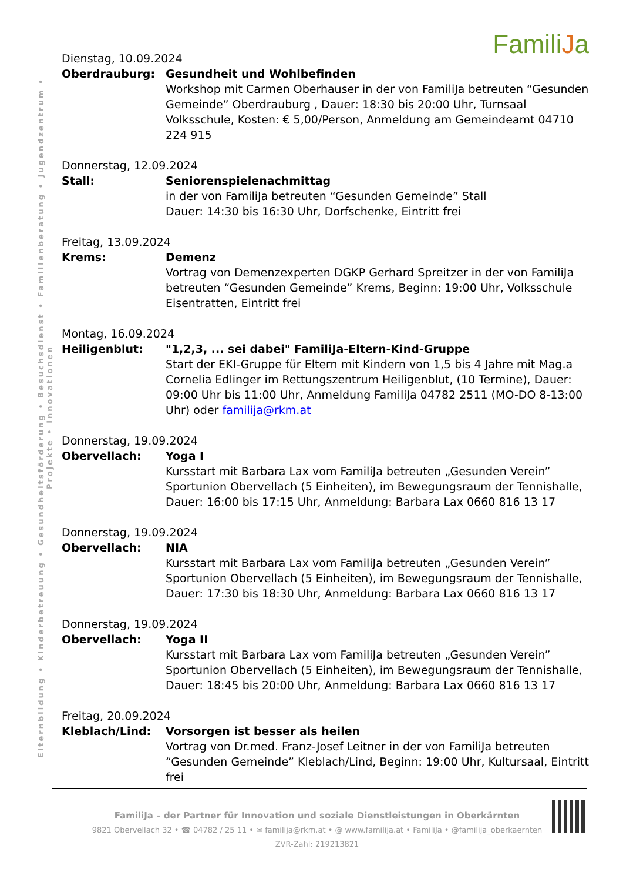Elternbildung • Kinderbetreuung • Gesundheitsförderung • Besuchsdienst • Familienberatung • Jugendzentrum • Projekte • Innovationen
FamiliJa
Dienstag, 10.09.2024
Oberdrauburg: Gesundheit und Wohlbefinden
Workshop mit Carmen Oberhauser in der von FamiliJa betreuten “Gesunden Gemeinde” Oberdrauburg , Dauer: 18:30 bis 20:00 Uhr, Turnsaal Volksschule, Kosten: € 5,00/Person, Anmeldung am Gemeindeamt 04710 224 915
Donnerstag, 12.09.2024
Stall: Seniorenspielenachmittag
in der von FamiliJa betreuten “Gesunden Gemeinde” Stall
Dauer: 14:30 bis 16:30 Uhr, Dorfschenke, Eintritt frei
Freitag, 13.09.2024
Krems: Demenz
Vortrag von Demenzexperten DGKP Gerhard Spreitzer in der von FamiliJa betreuten “Gesunden Gemeinde” Krems, Beginn: 19:00 Uhr, Volksschule Eisentratten, Eintritt frei
Montag, 16.09.2024
Heiligenblut: "1,2,3, ... sei dabei" FamiliJa-Eltern-Kind-Gruppe
Start der EKI-Gruppe für Eltern mit Kindern von 1,5 bis 4 Jahre mit Mag.a Cornelia Edlinger im Rettungszentrum Heiligenblut, (10 Termine), Dauer: 09:00 Uhr bis 11:00 Uhr, Anmeldung FamiliJa 04782 2511 (MO-DO 8-13:00 Uhr) oder familija@rkm.at
Donnerstag, 19.09.2024
Obervellach: Yoga I
Kursstart mit Barbara Lax vom FamiliJa betreuten „Gesunden Verein” Sportunion Obervellach (5 Einheiten), im Bewegungsraum der Tennishalle, Dauer: 16:00 bis 17:15 Uhr, Anmeldung: Barbara Lax 0660 816 13 17
Donnerstag, 19.09.2024
Obervellach: NIA
Kursstart mit Barbara Lax vom FamiliJa betreuten „Gesunden Verein” Sportunion Obervellach (5 Einheiten), im Bewegungsraum der Tennishalle, Dauer: 17:30 bis 18:30 Uhr, Anmeldung: Barbara Lax 0660 816 13 17
Donnerstag, 19.09.2024
Obervellach: Yoga II
Kursstart mit Barbara Lax vom FamiliJa betreuten „Gesunden Verein” Sportunion Obervellach (5 Einheiten), im Bewegungsraum der Tennishalle, Dauer: 18:45 bis 20:00 Uhr, Anmeldung: Barbara Lax 0660 816 13 17
Freitag, 20.09.2024
Kleblach/Lind: Vorsorgen ist besser als heilen
Vortrag von Dr.med. Franz-Josef Leitner in der von FamiliJa betreuten “Gesunden Gemeinde” Kleblach/Lind, Beginn: 19:00 Uhr, Kultursaal, Eintritt frei
FamiliJa – der Partner für Innovation und soziale Dienstleistungen in Oberkärnten
9821 Obervellach 32 • ☎ 04782 / 25 11 • ✉ familija@rkm.at • @ www.familija.at • FamiliJa • @familija_oberkaernten
ZVR-Zahl: 219213821